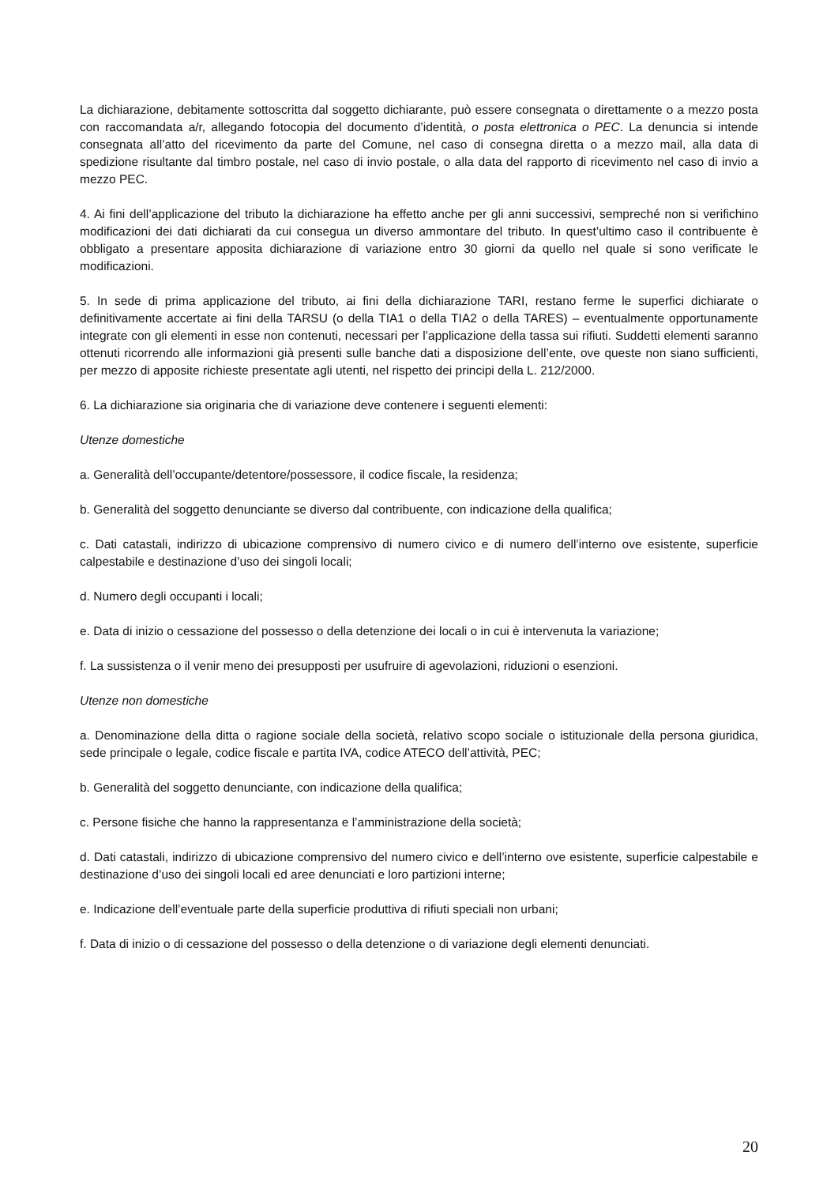La dichiarazione, debitamente sottoscritta dal soggetto dichiarante, può essere consegnata o direttamente o a mezzo posta con raccomandata a/r, allegando fotocopia del documento d’identità, o posta elettronica o PEC. La denuncia si intende consegnata all’atto del ricevimento da parte del Comune, nel caso di consegna diretta o a mezzo mail, alla data di spedizione risultante dal timbro postale, nel caso di invio postale, o alla data del rapporto di ricevimento nel caso di invio a mezzo PEC.
4. Ai fini dell’applicazione del tributo la dichiarazione ha effetto anche per gli anni successivi, sempreché non si verifichino modificazioni dei dati dichiarati da cui consegua un diverso ammontare del tributo. In quest’ultimo caso il contribuente è obbligato a presentare apposita dichiarazione di variazione entro 30 giorni da quello nel quale si sono verificate le modificazioni.
5. In sede di prima applicazione del tributo, ai fini della dichiarazione TARI, restano ferme le superfici dichiarate o definitivamente accertate ai fini della TARSU (o della TIA1 o della TIA2 o della TARES) – eventualmente opportunamente integrate con gli elementi in esse non contenuti, necessari per l’applicazione della tassa sui rifiuti. Suddetti elementi saranno ottenuti ricorrendo alle informazioni già presenti sulle banche dati a disposizione dell’ente, ove queste non siano sufficienti, per mezzo di apposite richieste presentate agli utenti, nel rispetto dei principi della L. 212/2000.
6. La dichiarazione sia originaria che di variazione deve contenere i seguenti elementi:
Utenze domestiche
a. Generalità dell’occupante/detentore/possessore, il codice fiscale, la residenza;
b. Generalità del soggetto denunciante se diverso dal contribuente, con indicazione della qualifica;
c. Dati catastali, indirizzo di ubicazione comprensivo di numero civico e di numero dell’interno ove esistente, superficie calpestabile e destinazione d’uso dei singoli locali;
d. Numero degli occupanti i locali;
e. Data di inizio o cessazione del possesso o della detenzione dei locali o in cui è intervenuta la variazione;
f. La sussistenza o il venir meno dei presupposti per usufruire di agevolazioni, riduzioni o esenzioni.
Utenze non domestiche
a. Denominazione della ditta o ragione sociale della società, relativo scopo sociale o istituzionale della persona giuridica, sede principale o legale, codice fiscale e partita IVA, codice ATECO dell’attività, PEC;
b. Generalità del soggetto denunciante, con indicazione della qualifica;
c. Persone fisiche che hanno la rappresentanza e l’amministrazione della società;
d. Dati catastali, indirizzo di ubicazione comprensivo del numero civico e dell’interno ove esistente, superficie calpestabile e destinazione d’uso dei singoli locali ed aree denunciati e loro partizioni interne;
e. Indicazione dell’eventuale parte della superficie produttiva di rifiuti speciali non urbani;
f. Data di inizio o di cessazione del possesso o della detenzione o di variazione degli elementi denunciati.
20